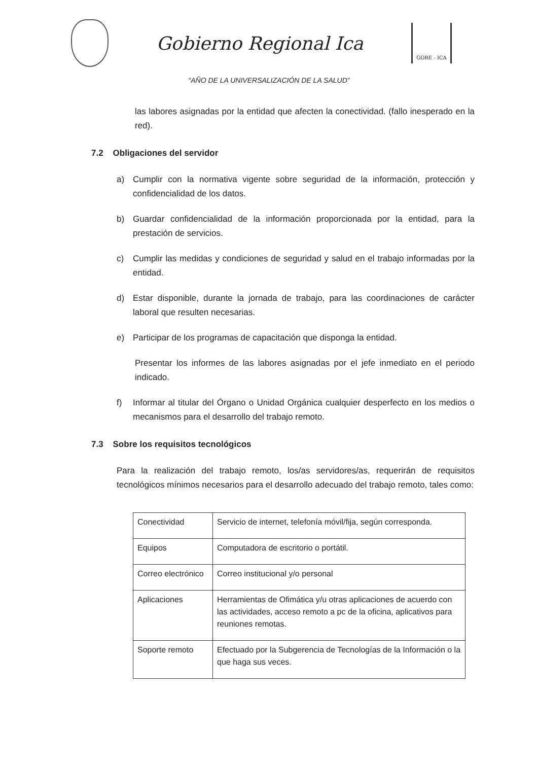Gobierno Regional Ica
GORE - ICA
“AÑO DE LA UNIVERSALIZACIÓN DE LA SALUD”
las labores asignadas por la entidad que afecten la conectividad. (fallo inesperado en la red).
7.2 Obligaciones del servidor
a) Cumplir con la normativa vigente sobre seguridad de la información, protección y confidencialidad de los datos.
b) Guardar confidencialidad de la información proporcionada por la entidad, para la prestación de servicios.
c) Cumplir las medidas y condiciones de seguridad y salud en el trabajo informadas por la entidad.
d) Estar disponible, durante la jornada de trabajo, para las coordinaciones de carácter laboral que resulten necesarias.
e) Participar de los programas de capacitación que disponga la entidad.
Presentar los informes de las labores asignadas por el jefe inmediato en el periodo indicado.
f) Informar al titular del Órgano o Unidad Orgánica cualquier desperfecto en los medios o mecanismos para el desarrollo del trabajo remoto.
7.3 Sobre los requisitos tecnológicos
Para la realización del trabajo remoto, los/as servidores/as, requerirán de requisitos tecnológicos mínimos necesarios para el desarrollo adecuado del trabajo remoto, tales como:
| Conectividad | Servicio de internet, telefonía móvil/fija, según corresponda. |
| Equipos | Computadora de escritorio o portátil. |
| Correo electrónico | Correo institucional y/o personal |
| Aplicaciones | Herramientas de Ofimática y/u otras aplicaciones de acuerdo con las actividades, acceso remoto a pc de la oficina, aplicativos para reuniones remotas. |
| Soporte remoto | Efectuado por la Subgerencia de Tecnologías de la Información o la que haga sus veces. |